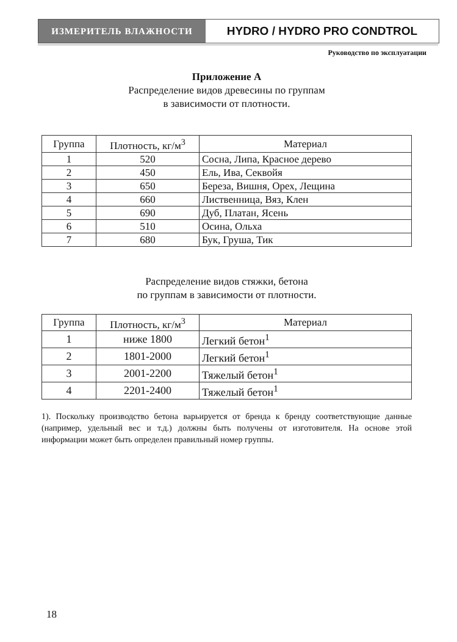ИЗМЕРИТЕЛЬ ВЛАЖНОСТИ
HYDRO / HYDRO PRO CONDTROL
Руководство по эксплуатации
Приложение А
Распределение видов древесины по группам
в зависимости от плотности.
| Группа | Плотность, кг/м<sup>3</sup> | Материал |
| --- | --- | --- |
| 1 | 520 | Сосна, Липа, Красное дерево |
| 2 | 450 | Ель, Ива, Секвойя |
| 3 | 650 | Береза, Вишня, Орех, Лещина |
| 4 | 660 | Лиственница, Вяз, Клен |
| 5 | 690 | Дуб, Платан, Ясень |
| 6 | 510 | Осина, Ольха |
| 7 | 680 | Бук, Груша, Тик |
Распределение видов стяжки, бетона
по группам в зависимости от плотности.
| Группа | Плотность, кг/м<sup>3</sup> | Материал |
| --- | --- | --- |
| 1 | ниже 1800 | Легкий бетон<sup>1</sup> |
| 2 | 1801-2000 | Легкий бетон<sup>1</sup> |
| 3 | 2001-2200 | Тяжелый бетон<sup>1</sup> |
| 4 | 2201-2400 | Тяжелый бетон<sup>1</sup> |
1). Поскольку производство бетона варьируется от бренда к бренду соответствующие данные (например, удельный вес и т.д.) должны быть получены от изготовителя. На основе этой информации может быть определен правильный номер группы.
18